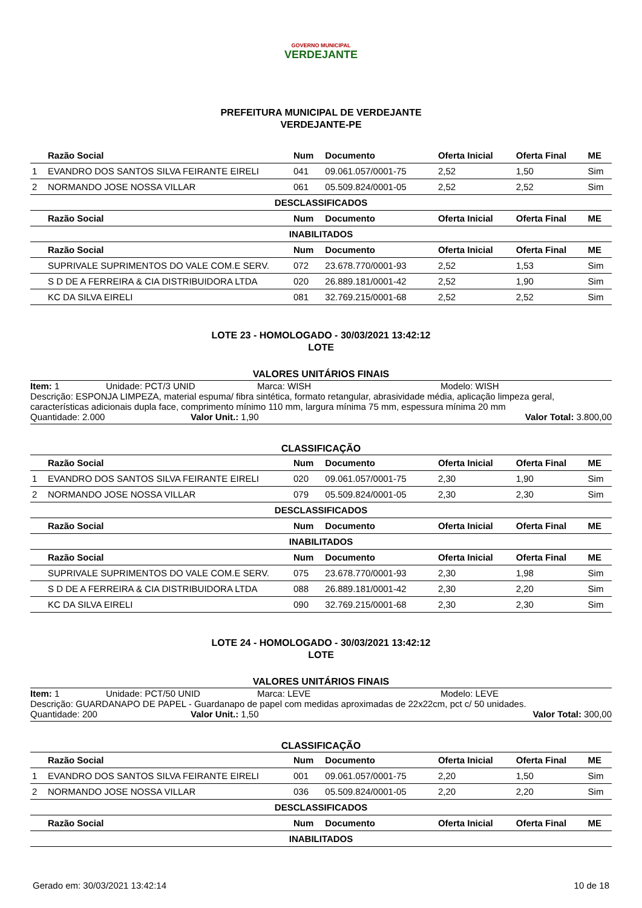GOVERNO MUNICIPAL
VERDEJANTE
PREFEITURA MUNICIPAL DE VERDEJANTE
VERDEJANTE-PE
| | Razão Social | Num | Documento | Oferta Inicial | Oferta Final | ME |
| --- | --- | --- | --- | --- | --- | --- |
| 1 | EVANDRO DOS SANTOS SILVA FEIRANTE EIRELI | 041 | 09.061.057/0001-75 | 2,52 | 1,50 | Sim |
| 2 | NORMANDO JOSE NOSSA VILLAR | 061 | 05.509.824/0001-05 | 2,52 | 2,52 | Sim |
| DESCLASSIFICADOS | | | | | | |
| | Razão Social | Num | Documento | Oferta Inicial | Oferta Final | ME |
| INABILITADOS | | | | | | |
| | Razão Social | Num | Documento | Oferta Inicial | Oferta Final | ME |
| | SUPRIVALE SUPRIMENTOS DO VALE COM.E SERV. | 072 | 23.678.770/0001-93 | 2,52 | 1,53 | Sim |
| | S D DE A FERREIRA & CIA DISTRIBUIDORA LTDA | 020 | 26.889.181/0001-42 | 2,52 | 1,90 | Sim |
| | KC DA SILVA EIRELI | 081 | 32.769.215/0001-68 | 2,52 | 2,52 | Sim |
LOTE 23 - HOMOLOGADO - 30/03/2021 13:42:12
LOTE
VALORES UNITÁRIOS FINAIS
Item: 1 Unidade: PCT/3 UNID Marca: WISH Modelo: WISH
Descrição: ESPONJA LIMPEZA, material espuma/ fibra sintética, formato retangular, abrasividade média, aplicação limpeza geral, características adicionais dupla face, comprimento mínimo 110 mm, largura mínima 75 mm, espessura mínima 20 mm
Quantidade: 2.000 Valor Unit.: 1,90 Valor Total: 3.800,00
CLASSIFICAÇÃO
| | Razão Social | Num | Documento | Oferta Inicial | Oferta Final | ME |
| --- | --- | --- | --- | --- | --- | --- |
| 1 | EVANDRO DOS SANTOS SILVA FEIRANTE EIRELI | 020 | 09.061.057/0001-75 | 2,30 | 1,90 | Sim |
| 2 | NORMANDO JOSE NOSSA VILLAR | 079 | 05.509.824/0001-05 | 2,30 | 2,30 | Sim |
| DESCLASSIFICADOS | | | | | | |
| | Razão Social | Num | Documento | Oferta Inicial | Oferta Final | ME |
| INABILITADOS | | | | | | |
| | Razão Social | Num | Documento | Oferta Inicial | Oferta Final | ME |
| | SUPRIVALE SUPRIMENTOS DO VALE COM.E SERV. | 075 | 23.678.770/0001-93 | 2,30 | 1,98 | Sim |
| | S D DE A FERREIRA & CIA DISTRIBUIDORA LTDA | 088 | 26.889.181/0001-42 | 2,30 | 2,20 | Sim |
| | KC DA SILVA EIRELI | 090 | 32.769.215/0001-68 | 2,30 | 2,30 | Sim |
LOTE 24 - HOMOLOGADO - 30/03/2021 13:42:12
LOTE
VALORES UNITÁRIOS FINAIS
Item: 1 Unidade: PCT/50 UNID Marca: LEVE Modelo: LEVE
Descrição: GUARDANAPO DE PAPEL - Guardanapo de papel com medidas aproximadas de 22x22cm, pct c/ 50 unidades.
Quantidade: 200 Valor Unit.: 1,50 Valor Total: 300,00
CLASSIFICAÇÃO
| | Razão Social | Num | Documento | Oferta Inicial | Oferta Final | ME |
| --- | --- | --- | --- | --- | --- | --- |
| 1 | EVANDRO DOS SANTOS SILVA FEIRANTE EIRELI | 001 | 09.061.057/0001-75 | 2,20 | 1,50 | Sim |
| 2 | NORMANDO JOSE NOSSA VILLAR | 036 | 05.509.824/0001-05 | 2,20 | 2,20 | Sim |
| DESCLASSIFICADOS | | | | | | |
| | Razão Social | Num | Documento | Oferta Inicial | Oferta Final | ME |
| INABILITADOS | | | | | | |
Gerado em: 30/03/2021 13:42:14 10 de 18